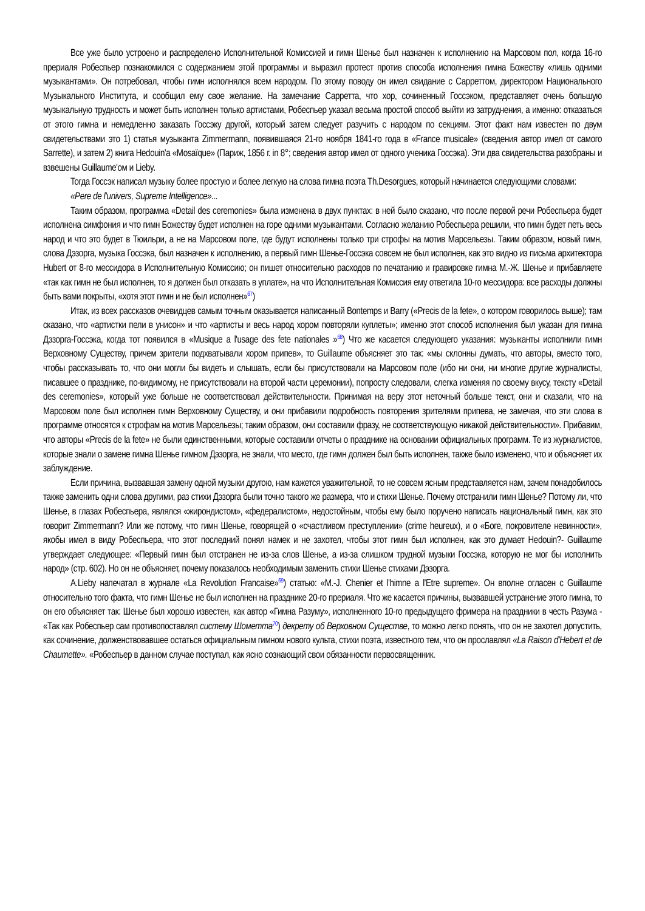Все уже было устроено и распределено Исполнительной Комиссией и гимн Шенье был назначен к исполнению на Марсовом пол, когда 16-го прериаля Робеспьер познакомился с содержанием этой программы и выразил протест против способа исполнения гимна Божеству «лишь одними музыкантами». Он потребовал, чтобы гимн исполнялся всем народом. По этому поводу он имел свидание с Сарреттом, директором Национального Музыкального Института, и сообщил ему свое желание. На замечание Сарретта, что хор, сочиненный Госсэком, представляет очень большую музыкальную трудность и может быть исполнен только артистами, Робеспьер указал весьма простой способ выйти из затруднения, а именно: отказаться от этого гимна и немедленно заказать Госсэку другой, который затем следует разучить с народом по секциям. Этот факт нам известен по двум свидетельствами это 1) статья музыканта Zimmermann, появившаяся 21-го ноября 1841-го года в «France musicale» (сведения автор имел от самого Sarrette), и затем 2) книга Hedouin'a «Mosaïque» (Париж, 1856 г. in 8°; сведения автор имел от одного ученика Госсэка). Эти два свидетельства разобраны и взвешены Guillaume'ом и Lieby.
Тогда Госсэк написал музыку более простую и более легкую на слова гимна поэта Th.Desorgues, который начинается следующими словами:
«Pere de l'univers, Supreme Intelligence»...
Таким образом, программа «Detail des ceremonies» была изменена в двух пунктах: в ней было сказано, что после первой речи Робеспьера будет исполнена симфония и что гимн Божеству будет исполнен на горе одними музыкантами. Согласно желанию Робеспьера решили, что гимн будет петь весь народ и что это будет в Тюильри, а не на Марсовом поле, где будут исполнены только три строфы на мотив Марсельезы. Таким образом, новый гимн, слова Дэзорга, музыка Госсэка, был назначен к исполнению, а первый гимн Шенье-Госсэка совсем не был исполнен, как это видно из письма архитектора Hubert от 8-го мессидора в Исполнительную Комиссию; он пишет относительно расходов по печатанию и гравировке гимна М.-Ж. Шенье и прибавляете «так как гимн не был исполнен, то я должен был отказать в уплате», на что Исполнительная Комиссия ему ответила 10-го мессидора: все расходы должны быть вами покрыты, «хотя этот гимн и не был исполнен»<sup>67</sup>)
Итак, из всех рассказов очевидцев самым точным оказывается написанный Bontemps и Barry («Precis de la fete», о котором говорилось выше); там сказано, что «артистки пели в унисон» и что «артисты и весь народ хором повторяли куплеты»; именно этот способ исполнения был указан для гимна Дэзорга-Госсэка, когда тот появился в «Musique a l'usage des fete nationales »<sup>68</sup>) Что же касается следующего указания: музыканты исполнили гимн Верховному Существу, причем зрители подхватывали хором припев», то Guillaume объясняет это так: «мы склонны думать, что авторы, вместо того, чтобы рассказывать то, что они могли бы видеть и слышать, если бы присутствовали на Марсовом поле (ибо ни они, ни многие другие журналисты, писавшее о празднике, по-видимому, не присутствовали на второй части церемонии), попросту следовали, слегка изменяя по своему вкусу, тексту «Detail des ceremonies», который уже больше не соответствовал действительности. Принимая на веру этот неточный больше текст, они и сказали, что на Марсовом поле был исполнен гимн Верховному Существу, и они прибавили подробность повторения зрителями припева, не замечая, что эти слова в программе относятся к строфам на мотив Марсельезы; таким образом, они составили фразу, не соответствующую никакой действительности». Прибавим, что авторы «Precis de la fete» не были единственными, которые составили отчеты о празднике на основании официальных программ. Те из журналистов, которые знали о замене гимна Шенье гимном Дэзорга, не знали, что место, где гимн должен был быть исполнен, также было изменено, что и объясняет их заблуждение.
Если причина, вызвавшая замену одной музыки другою, нам кажется уважительной, то не совсем ясным представляется нам, зачем понадобилось также заменить одни слова другими, раз стихи Дэзорга были точно такого же размера, что и стихи Шенье. Почему отстранили гимн Шенье? Потому ли, что Шенье, в глазах Робеспьера, являлся «жирондистом», «федералистом», недостойным, чтобы ему было поручено написать национальный гимн, как это говорит Zimmermann? Или же потому, что гимн Шенье, говорящей о «счастливом преступлении» (crime heureux), и о «Боге, покровителе невинности», якобы имел в виду Робеспьера, что этот последний понял намек и не захотел, чтобы этот гимн был исполнен, как это думает Hedouin?- Guillaume утверждает следующее: «Первый гимн был отстранен не из-за слов Шенье, а из-за слишком трудной музыки Госсэка, которую не мог бы исполнить народ» (стр. 602). Но он не объясняет, почему показалось необходимым заменить стихи Шенье стихами Дэзорга.
A.Lieby напечатал в журнале «La Revolution Francaise»<sup>69</sup>) статью: «M.-J. Chenier et l'himne a l'Etre supreme». Он вполне огласен с Guillaume относительно того факта, что гимн Шенье не был исполнен на празднике 20-го прериаля. Что же касается причины, вызвавшей устранение этого гимна, то он его объясняет так: Шенье был хорошо известен, как автор «Гимна Разуму», исполненного 10-го предыдущего фримера на праздники в честь Разума - «Так как Робеспьер сам противопоставлял систему Шометта<sup>70</sup>) декрету об Верховном Существе, то можно легко понять, что он не захотел допустить, как сочинение, долженствовавшее остаться официальным гимном нового культа, стихи поэта, известного тем, что он прославлял «La Raison d'Hebert et de Chaumette». «Робеспьер в данном случае поступал, как ясно сознающий свои обязанности первосвященник.